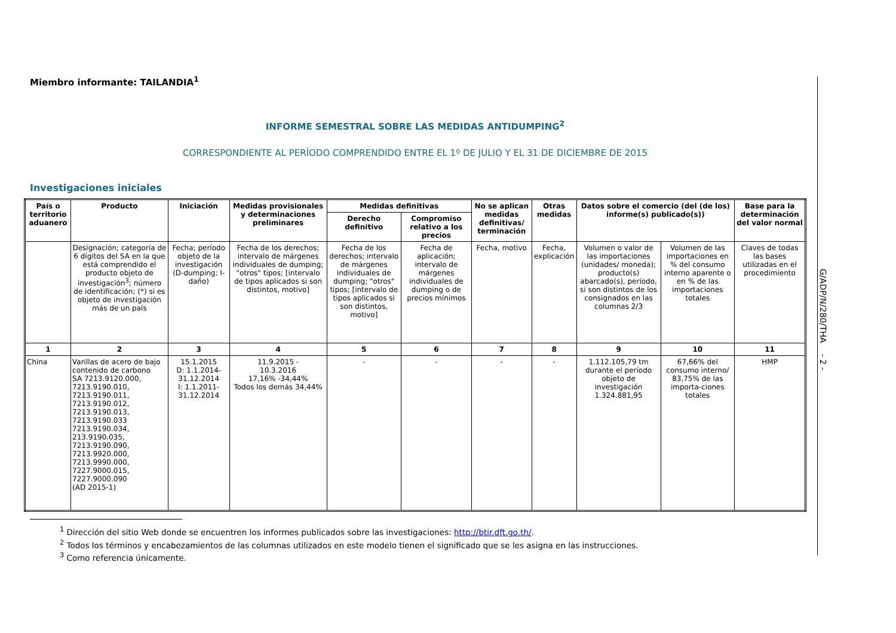Miembro informante: TAILANDIA<sup>1</sup>
INFORME SEMESTRAL SOBRE LAS MEDIDAS ANTIDUMPING<sup>2</sup>
CORRESPONDIENTE AL PERÍODO COMPRENDIDO ENTRE EL 1º DE JULIO Y EL 31 DE DICIEMBRE DE 2015
Investigaciones iniciales
| País o territorio aduanero | Producto | Iniciación | Medidas provisionales y determinaciones preliminares | Medidas definitivas | | No se aplican medidas definitivas/ terminación | Otras medidas | Datos sobre el comercio (del (de los) informe(s) publicado(s)) | | Base para la determinación del valor normal |
| --- | --- | --- | --- | --- | --- | --- | --- | --- | --- | --- |
| | | | | Derecho definitivo | Compromiso relativo a los precios | | | | | |
| | Designación; categoría de 6 dígitos del SA en la que está comprendido el producto objeto de investigación<sup>3</sup>; número de identificación; (*) si es objeto de investigación más de un país | Fecha; período objeto de la investigación (D-dumping; I-daño) | Fecha de los derechos; intervalo de márgenes individuales de dumping; "otros" tipos; [intervalo de tipos aplicados si son distintos, motivo] | Fecha de los derechos; intervalo de márgenes individuales de dumping; "otros" tipos; [intervalo de tipos aplicados si son distintos, motivo] | Fecha de aplicación; intervalo de márgenes individuales de dumping o de precios mínimos | Fecha, motivo | Fecha, explicación | Volumen o valor de las importaciones (unidades/ moneda); producto(s) abarcado(s), período, si son distintos de los consignados en las columnas 2/3 | Volumen de las importaciones en % del consumo interno aparente o en % de las importaciones totales | Claves de todas las bases utilizadas en el procedimiento |
| 1 | 2 | 3 | 4 | 5 | 6 | 7 | 8 | 9 | 10 | 11 |
| China | Varillas de acero de bajo contenido de carbono SA 7213.9120.000, 7213.9190.010, 7213.9190.011, 7213.9190.012, 7213.9190.013, 7213.9190.033 7213.9190.034, 213.9190.035, 7213.9190.090, 7213.9920.000, 7213.9990.000, 7227.9000.015, 7227.9000.090 (AD 2015-1) | 15.1.2015 D: 1.1.2014- 31.12.2014 I: 1.1.2011- 31.12.2014 | 11.9.2015 - 10.3.2016 17,16% -34,44% Todos los demás 34,44% | - | - | - | - | 1.112.105,79 tm durante el período objeto de investigación 1.324.881,95 | 67,66% del consumo interno/ 83,75% de las importa-ciones totales | HMP |
<sup>1</sup> Dirección del sitio Web donde se encuentren los informes publicados sobre las investigaciones: http://btir.dft.go.th/.
<sup>2</sup> Todos los términos y encabezamientos de las columnas utilizados en este modelo tienen el significado que se les asigna en las instrucciones.
<sup>3</sup> Como referencia únicamente.
G/ADP/N/280/THA - 2 -